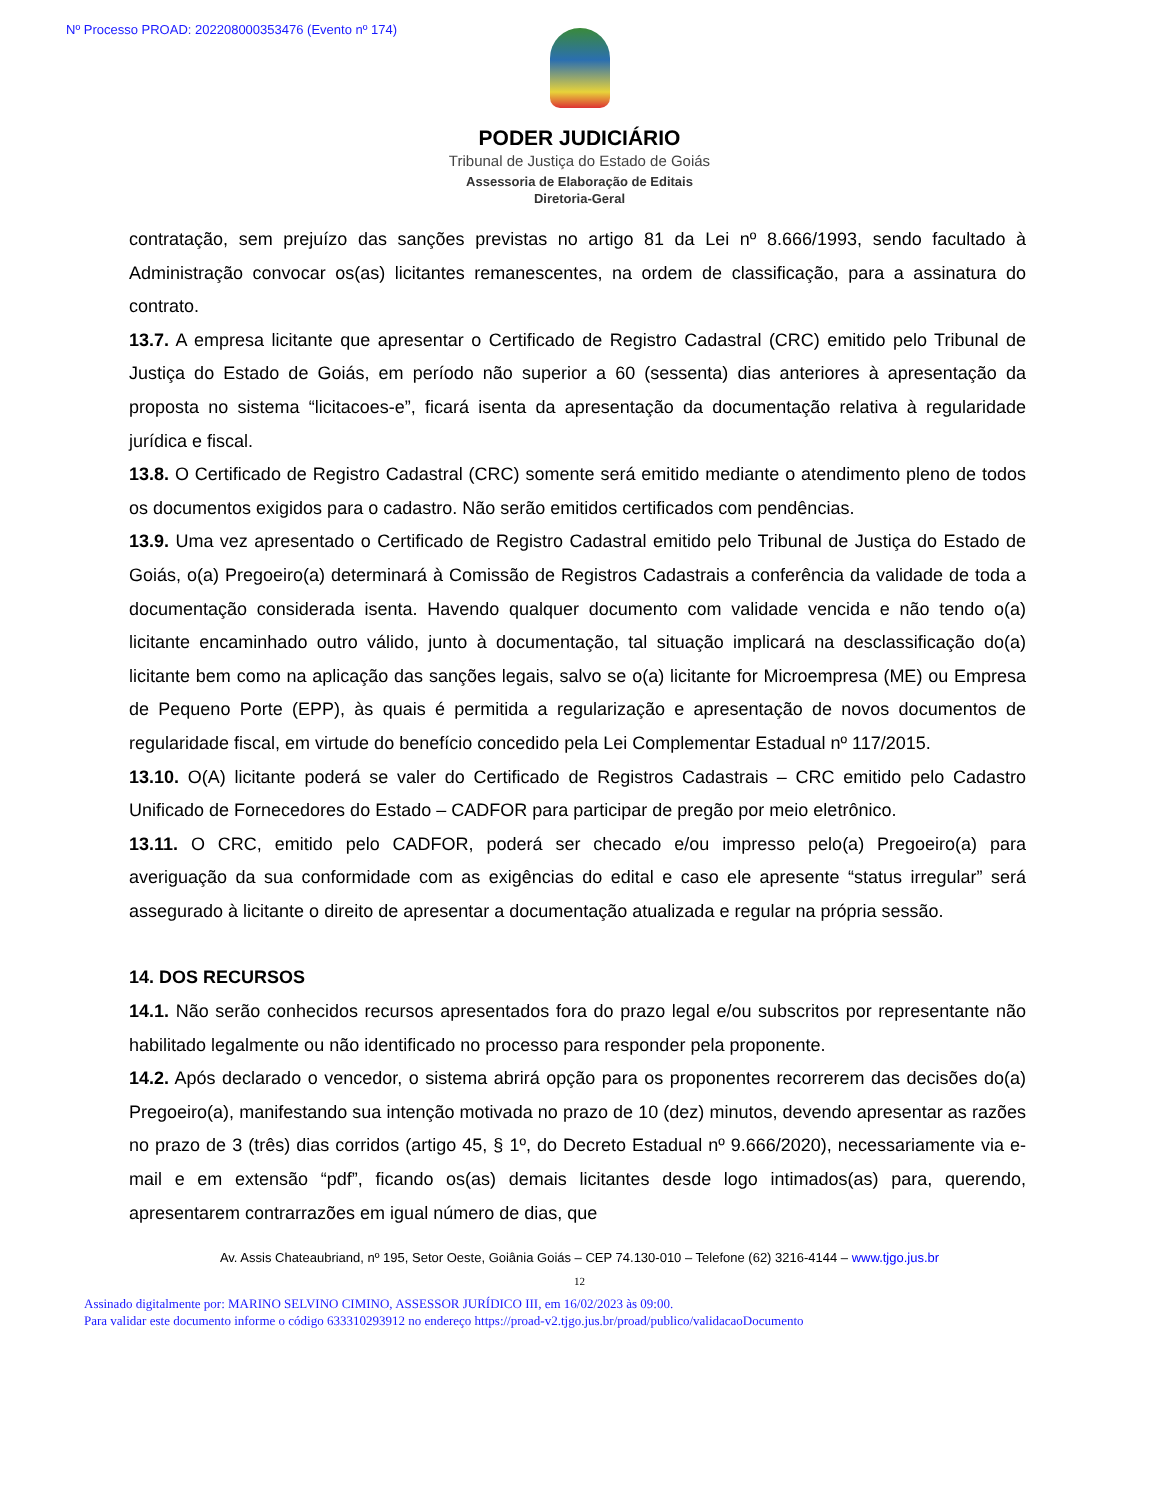Nº Processo PROAD: 202208000353476 (Evento nº 174)
PODER JUDICIÁRIO
Tribunal de Justiça do Estado de Goiás
Assessoria de Elaboração de Editais
Diretoria-Geral
contratação, sem prejuízo das sanções previstas no artigo 81 da Lei nº 8.666/1993, sendo facultado à Administração convocar os(as) licitantes remanescentes, na ordem de classificação, para a assinatura do contrato.
13.7. A empresa licitante que apresentar o Certificado de Registro Cadastral (CRC) emitido pelo Tribunal de Justiça do Estado de Goiás, em período não superior a 60 (sessenta) dias anteriores à apresentação da proposta no sistema “licitacoes-e”, ficará isenta da apresentação da documentação relativa à regularidade jurídica e fiscal.
13.8. O Certificado de Registro Cadastral (CRC) somente será emitido mediante o atendimento pleno de todos os documentos exigidos para o cadastro. Não serão emitidos certificados com pendências.
13.9. Uma vez apresentado o Certificado de Registro Cadastral emitido pelo Tribunal de Justiça do Estado de Goiás, o(a) Pregoeiro(a) determinará à Comissão de Registros Cadastrais a conferência da validade de toda a documentação considerada isenta. Havendo qualquer documento com validade vencida e não tendo o(a) licitante encaminhado outro válido, junto à documentação, tal situação implicará na desclassificação do(a) licitante bem como na aplicação das sanções legais, salvo se o(a) licitante for Microempresa (ME) ou Empresa de Pequeno Porte (EPP), às quais é permitida a regularização e apresentação de novos documentos de regularidade fiscal, em virtude do benefício concedido pela Lei Complementar Estadual nº 117/2015.
13.10. O(A) licitante poderá se valer do Certificado de Registros Cadastrais – CRC emitido pelo Cadastro Unificado de Fornecedores do Estado – CADFOR para participar de pregão por meio eletrônico.
13.11. O CRC, emitido pelo CADFOR, poderá ser checado e/ou impresso pelo(a) Pregoeiro(a) para averiguação da sua conformidade com as exigências do edital e caso ele apresente “status irregular” será assegurado à licitante o direito de apresentar a documentação atualizada e regular na própria sessão.
14. DOS RECURSOS
14.1. Não serão conhecidos recursos apresentados fora do prazo legal e/ou subscritos por representante não habilitado legalmente ou não identificado no processo para responder pela proponente.
14.2. Após declarado o vencedor, o sistema abrirá opção para os proponentes recorrerem das decisões do(a) Pregoeiro(a), manifestando sua intenção motivada no prazo de 10 (dez) minutos, devendo apresentar as razões no prazo de 3 (três) dias corridos (artigo 45, § 1º, do Decreto Estadual nº 9.666/2020), necessariamente via e-mail e em extensão “pdf”, ficando os(as) demais licitantes desde logo intimados(as) para, querendo, apresentarem contrarrazões em igual número de dias, que
Av. Assis Chateaubriand, nº 195, Setor Oeste, Goiânia Goiás – CEP 74.130-010 – Telefone (62) 3216-4144 – www.tjgo.jus.br
12
Assinado digitalmente por: MARINO SELVINO CIMINO, ASSESSOR JURÍDICO III, em 16/02/2023 às 09:00.
Para validar este documento informe o código 633310293912 no endereço https://proad-v2.tjgo.jus.br/proad/publico/validacaoDocumento